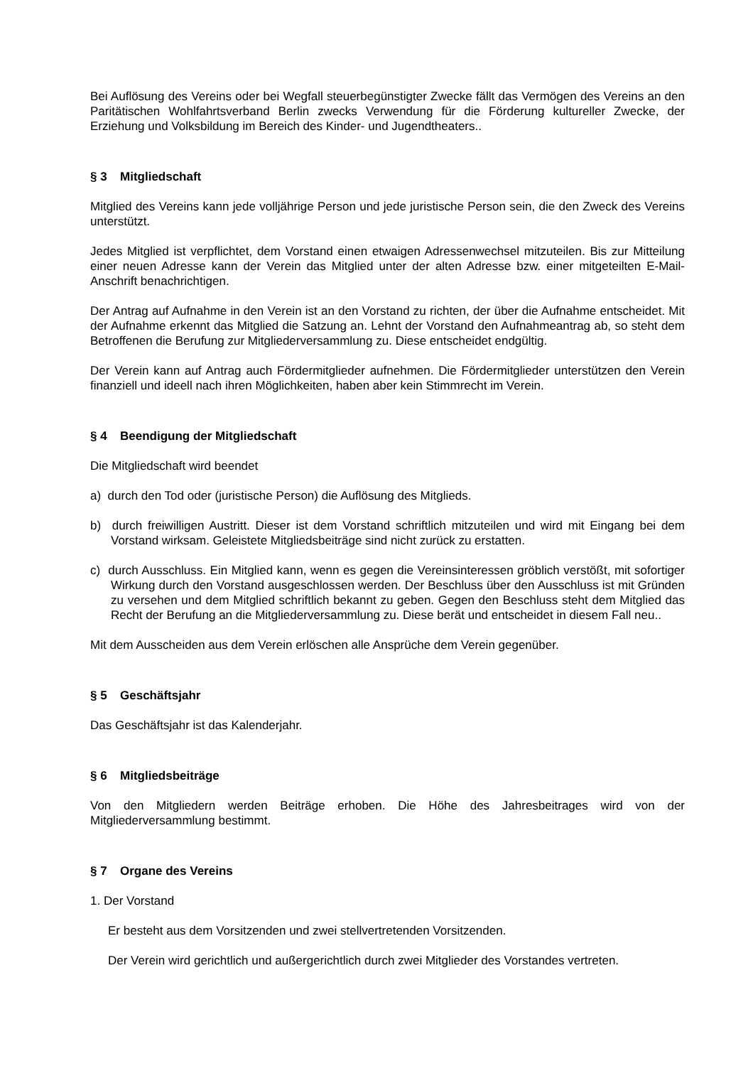Bei Auflösung des Vereins oder bei Wegfall steuerbegünstigter Zwecke fällt das Vermögen des Vereins an den Paritätischen Wohlfahrtsverband Berlin zwecks Verwendung für die Förderung kultureller Zwecke, der Erziehung und Volksbildung im Bereich des Kinder- und Jugendtheaters..
§ 3 Mitgliedschaft
Mitglied des Vereins kann jede volljährige Person und jede juristische Person sein, die den Zweck des Vereins unterstützt.
Jedes Mitglied ist verpflichtet, dem Vorstand einen etwaigen Adressenwechsel mitzuteilen. Bis zur Mitteilung einer neuen Adresse kann der Verein das Mitglied unter der alten Adresse bzw. einer mitgeteilten E-Mail-Anschrift benachrichtigen.
Der Antrag auf Aufnahme in den Verein ist an den Vorstand zu richten, der über die Aufnahme entscheidet. Mit der Aufnahme erkennt das Mitglied die Satzung an. Lehnt der Vorstand den Aufnahmeantrag ab, so steht dem Betroffenen die Berufung zur Mitgliederversammlung zu. Diese entscheidet endgültig.
Der Verein kann auf Antrag auch Fördermitglieder aufnehmen. Die Fördermitglieder unterstützen den Verein finanziell und ideell nach ihren Möglichkeiten, haben aber kein Stimmrecht im Verein.
§ 4 Beendigung der Mitgliedschaft
Die Mitgliedschaft wird beendet
a) durch den Tod oder (juristische Person) die Auflösung des Mitglieds.
b) durch freiwilligen Austritt. Dieser ist dem Vorstand schriftlich mitzuteilen und wird mit Eingang bei dem Vorstand wirksam. Geleistete Mitgliedsbeiträge sind nicht zurück zu erstatten.
c) durch Ausschluss. Ein Mitglied kann, wenn es gegen die Vereinsinteressen gröblich verstößt, mit sofortiger Wirkung durch den Vorstand ausgeschlossen werden. Der Beschluss über den Ausschluss ist mit Gründen zu versehen und dem Mitglied schriftlich bekannt zu geben. Gegen den Beschluss steht dem Mitglied das Recht der Berufung an die Mitgliederversammlung zu. Diese berät und entscheidet in diesem Fall neu..
Mit dem Ausscheiden aus dem Verein erlöschen alle Ansprüche dem Verein gegenüber.
§ 5 Geschäftsjahr
Das Geschäftsjahr ist das Kalenderjahr.
§ 6 Mitgliedsbeiträge
Von den Mitgliedern werden Beiträge erhoben. Die Höhe des Jahresbeitrages wird von der Mitgliederversammlung bestimmt.
§ 7 Organe des Vereins
1. Der Vorstand
Er besteht aus dem Vorsitzenden und zwei stellvertretenden Vorsitzenden.
Der Verein wird gerichtlich und außergerichtlich durch zwei Mitglieder des Vorstandes vertreten.